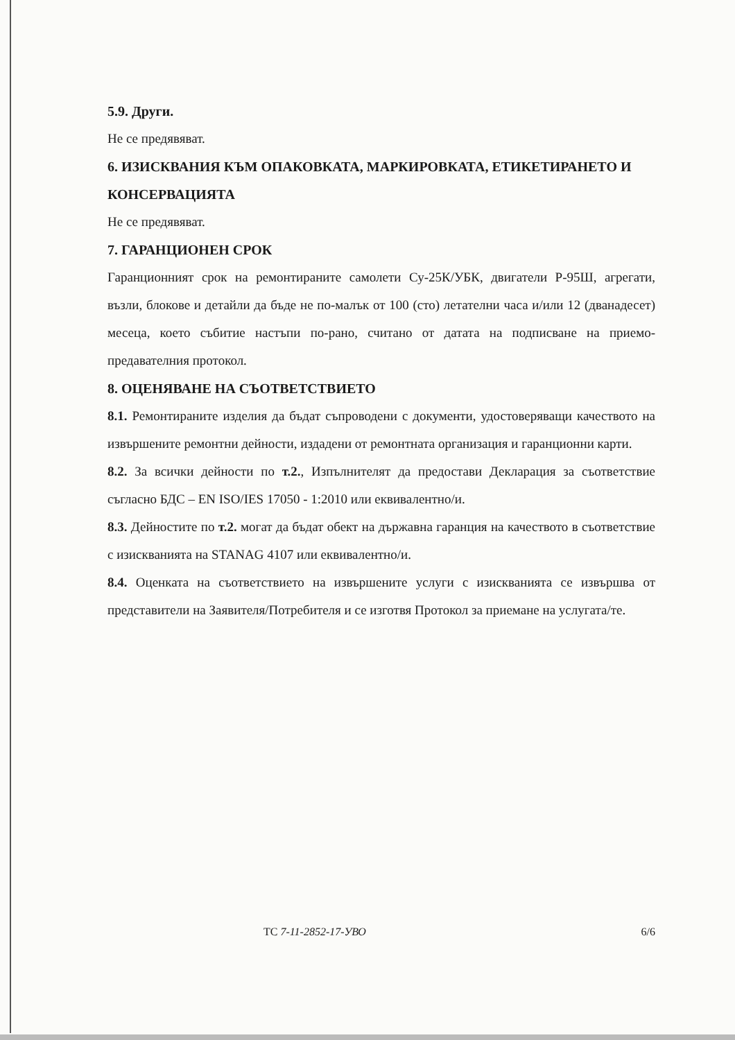5.9. Други.
Не се предявяват.
6. ИЗИСКВАНИЯ КЪМ ОПАКОВКАТА, МАРКИРОВКАТА, ЕТИКЕТИРАНЕТО И КОНСЕРВАЦИЯТА
Не се предявяват.
7. ГАРАНЦИОНЕН СРОК
Гаранционният срок на ремонтираните самолети Су-25К/УБК, двигатели Р-95Ш, агрегати, възли, блокове и детайли да бъде не по-малък от 100 (сто) летателни часа и/или 12 (дванадесет) месеца, което събитие настъпи по-рано, считано от датата на подписване на приемо-предавателния протокол.
8. ОЦЕНЯВАНЕ НА СЪОТВЕТСТВИЕТО
8.1. Ремонтираните изделия да бъдат съпроводени с документи, удостоверяващи качеството на извършените ремонтни дейности, издадени от ремонтната организация и гаранционни карти.
8.2. За всички дейности по т.2., Изпълнителят да предостави Декларация за съответствие съгласно БДС – EN ISO/IES 17050 - 1:2010 или еквивалентно/и.
8.3. Дейностите по т.2. могат да бъдат обект на държавна гаранция на качеството в съответствие с изискванията на STANAG 4107 или еквивалентно/и.
8.4. Оценката на съответствието на извършените услуги с изискванията се извършва от представители на Заявителя/Потребителя и се изготвя Протокол за приемане на услугата/те.
ТС 7-11-2852-17-УВО 6/6